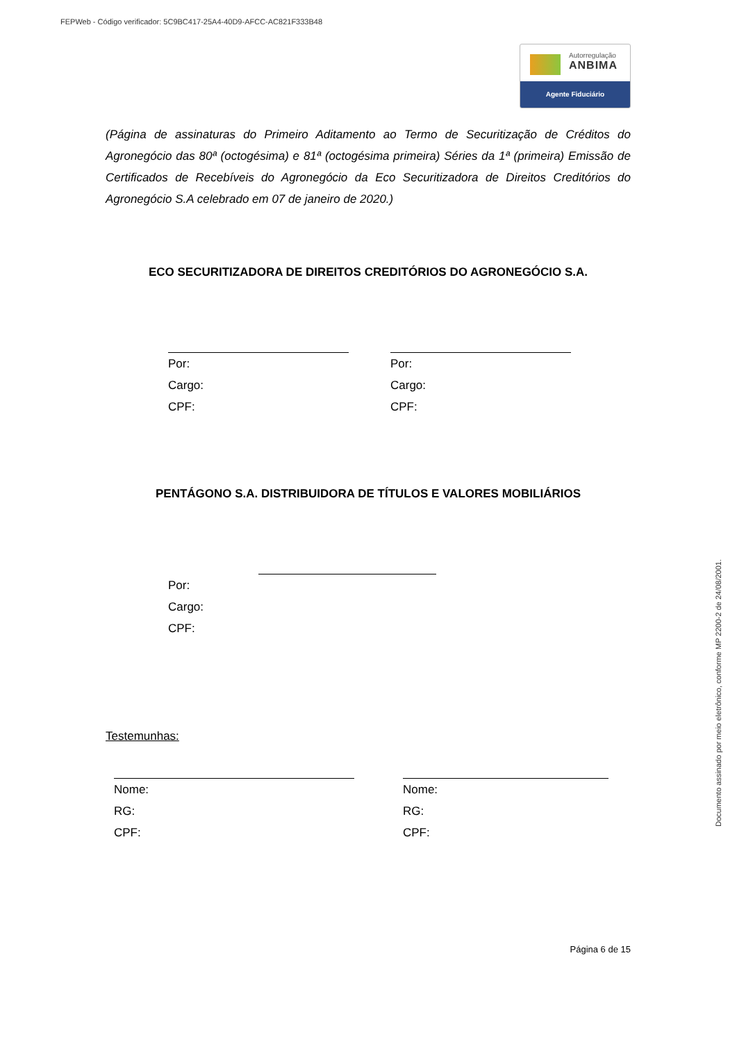FEPWeb - Código verificador: 5C9BC417-25A4-40D9-AFCC-AC821F333B48
Autorregulação
ANBIMA
Agente Fiduciário
Documento assinado por meio eletrônico, conforme MP 2200-2 de 24/08/2001.
(Página de assinaturas do Primeiro Aditamento ao Termo de Securitização de Créditos do Agronegócio das 80ª (octogésima) e 81ª (octogésima primeira) Séries da 1ª (primeira) Emissão de Certificados de Recebíveis do Agronegócio da Eco Securitizadora de Direitos Creditórios do Agronegócio S.A celebrado em 07 de janeiro de 2020.)
ECO SECURITIZADORA DE DIREITOS CREDITÓRIOS DO AGRONEGÓCIO S.A.
Por:
Cargo:
CPF:
Por:
Cargo:
CPF:
PENTÁGONO S.A. DISTRIBUIDORA DE TÍTULOS E VALORES MOBILIÁRIOS
Por:
Cargo:
CPF:
Testemunhas:
Nome:
RG:
CPF:
Nome:
RG:
CPF:
Página 6 de 15